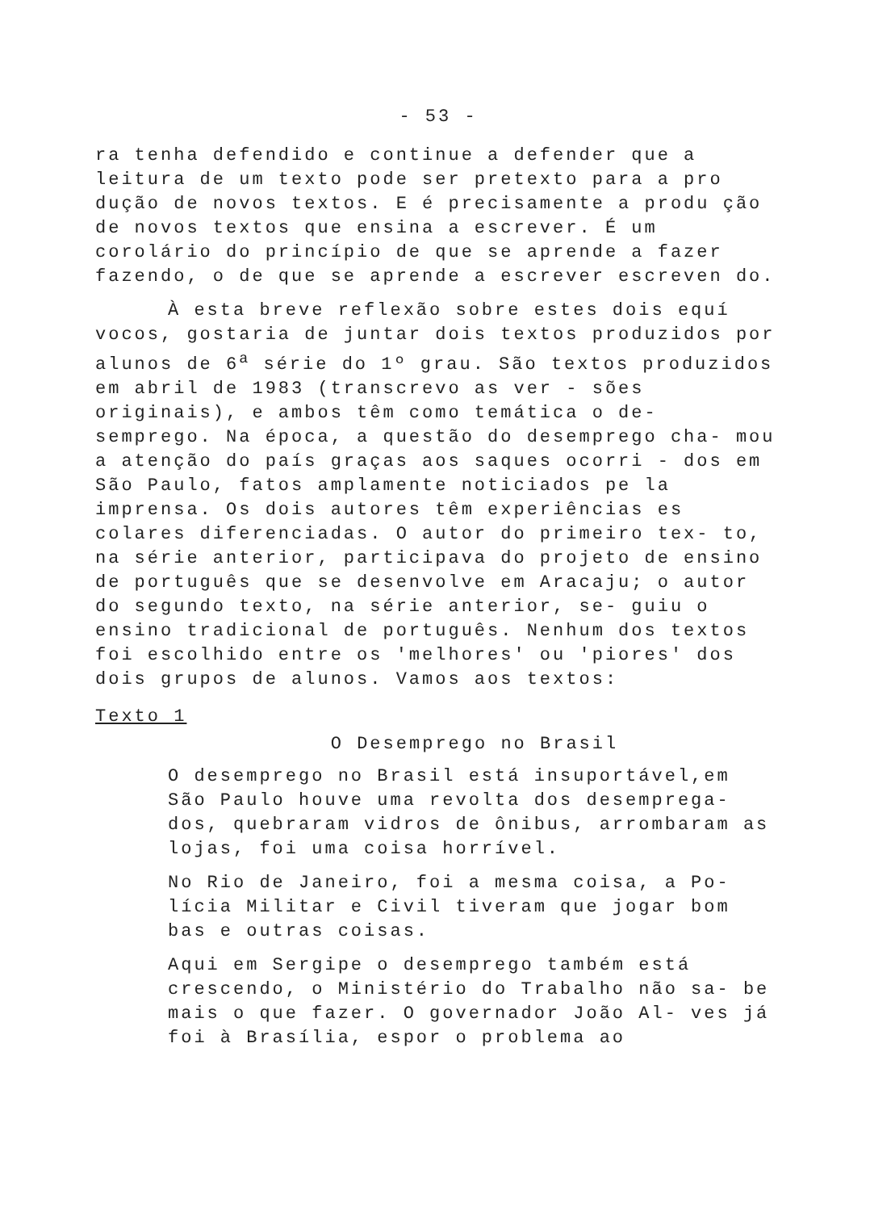- 53 -
ra tenha defendido e continue a defender que a leitura de um texto pode ser pretexto para a pro dução de novos textos. E é precisamente a produ ção de novos textos que ensina a escrever. É um corolário do princípio de que se aprende a fazer fazendo, o de que se aprende a escrever escreven do.
À esta breve reflexão sobre estes dois equí vocos, gostaria de juntar dois textos produzidos por alunos de 6<sup>a</sup> série do 1º grau. São textos produzidos em abril de 1983 (transcrevo as ver - sões originais), e ambos têm como temática o de- semprego. Na época, a questão do desemprego cha- mou a atenção do país graças aos saques ocorri - dos em São Paulo, fatos amplamente noticiados pe la imprensa. Os dois autores têm experiências es colares diferenciadas. O autor do primeiro tex- to, na série anterior, participava do projeto de ensino de português que se desenvolve em Aracaju; o autor do segundo texto, na série anterior, se- guiu o ensino tradicional de português. Nenhum dos textos foi escolhido entre os 'melhores' ou 'piores' dos dois grupos de alunos. Vamos aos textos:
Texto 1
O Desemprego no Brasil
O desemprego no Brasil está insuportável,em São Paulo houve uma revolta dos desemprega- dos, quebraram vidros de ônibus, arrombaram as lojas, foi uma coisa horrível.
No Rio de Janeiro, foi a mesma coisa, a Po- lícia Militar e Civil tiveram que jogar bom bas e outras coisas.
Aqui em Sergipe o desemprego também está crescendo, o Ministério do Trabalho não sa- be mais o que fazer. O governador João Al- ves já foi à Brasília, espor o problema ao